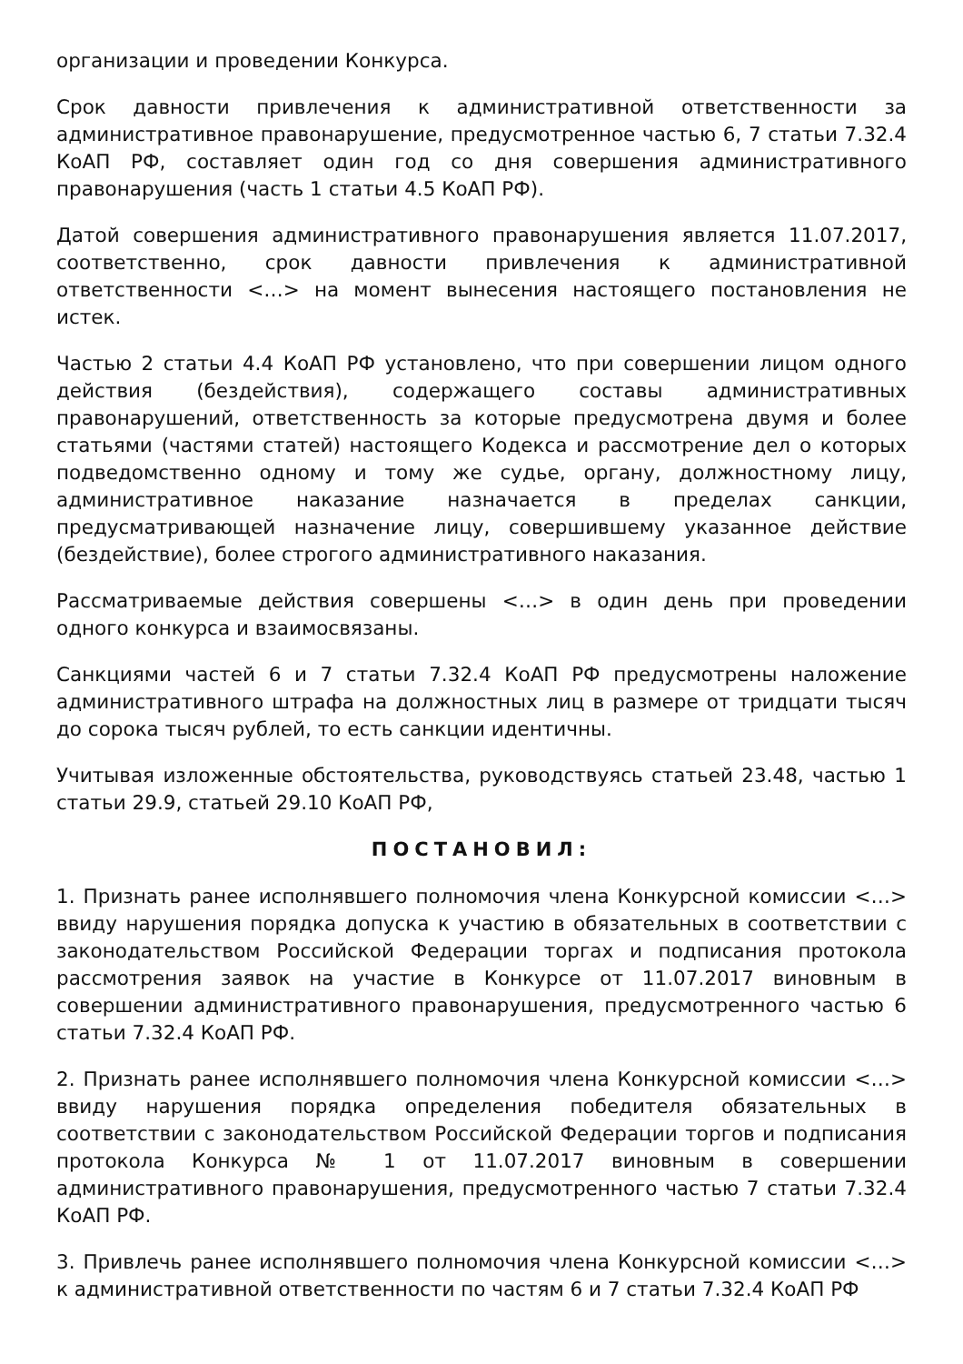организации и проведении Конкурса.
Срок давности привлечения к административной ответственности за административное правонарушение, предусмотренное частью 6, 7 статьи 7.32.4 КоАП РФ, составляет один год со дня совершения административного правонарушения (часть 1 статьи 4.5 КоАП РФ).
Датой совершения административного правонарушения является 11.07.2017, соответственно, срок давности привлечения к административной ответственности <…> на момент вынесения настоящего постановления не истек.
Частью 2 статьи 4.4 КоАП РФ установлено, что при совершении лицом одного действия (бездействия), содержащего составы административных правонарушений, ответственность за которые предусмотрена двумя и более статьями (частями статей) настоящего Кодекса и рассмотрение дел о которых подведомственно одному и тому же судье, органу, должностному лицу, административное наказание назначается в пределах санкции, предусматривающей назначение лицу, совершившему указанное действие (бездействие), более строгого административного наказания.
Рассматриваемые действия совершены <…> в один день при проведении одного конкурса и взаимосвязаны.
Санкциями частей 6 и 7 статьи 7.32.4 КоАП РФ предусмотрены наложение административного штрафа на должностных лиц в размере от тридцати тысяч до сорока тысяч рублей, то есть санкции идентичны.
Учитывая изложенные обстоятельства, руководствуясь статьей 23.48, частью 1 статьи 29.9, статьей 29.10 КоАП РФ,
ПОСТАНОВИЛ:
1. Признать ранее исполнявшего полномочия члена Конкурсной комиссии <…> ввиду нарушения порядка допуска к участию в обязательных в соответствии с законодательством Российской Федерации торгах и подписания протокола рассмотрения заявок на участие в Конкурсе от 11.07.2017 виновным в совершении административного правонарушения, предусмотренного частью 6 статьи 7.32.4 КоАП РФ.
2. Признать ранее исполнявшего полномочия члена Конкурсной комиссии <…> ввиду нарушения порядка определения победителя обязательных в соответствии с законодательством Российской Федерации торгов и подписания протокола Конкурса № 1 от 11.07.2017 виновным в совершении административного правонарушения, предусмотренного частью 7 статьи 7.32.4 КоАП РФ.
3. Привлечь ранее исполнявшего полномочия члена Конкурсной комиссии <…> к административной ответственности по частям 6 и 7 статьи 7.32.4 КоАП РФ